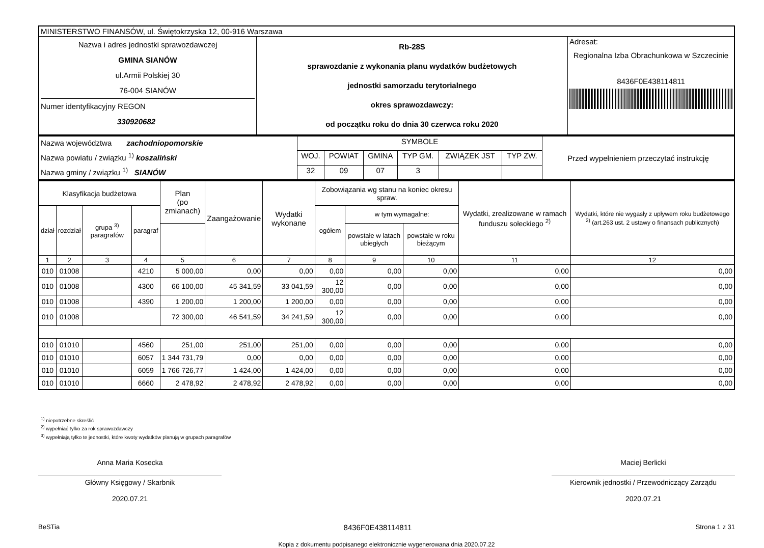| MINISTERSTWO FINANSÓW, ul. Świętokrzyska 12, 00-916 Warszawa | | |
| Nazwa i adres jednostki sprawozdawczej GMINA SIANÓW ul.Armii Polskiej 30 76-004 SIANÓW Numer identyfikacyjny REGON 330920682 | Rb-28S sprawozdanie z wykonania planu wydatków budżetowych jednostki samorzadu terytorialnego okres sprawozdawczy: od początku roku do dnia 30 czerwca roku 2020 | Adresat: Regionalna Izba Obrachunkowa w Szczecinie 8436F0E438114811 |
| Nazwa województwa zachodniopomorskie Nazwa powiatu / związku <sup>1)</sup> koszaliński Nazwa gminy / związku <sup>1)</sup> SIANÓW | SYMBOLE | | | | | | Przed wypełnieniem przeczytać instrukcję |
| | WOJ. | POWIAT | GMINA | TYP GM. | ZWIĄZEK JST | TYP ZW. | |
| | 32 | 09 | 07 | 3 | | | |
| Klasyfikacja budżetowa | | | | Plan (po zmianach) | Zaangażowanie | Wydatki wykonane | Zobowiązania wg stanu na koniec okresu spraw. | | | Wydatki, zrealizowane w ramach funduszu sołeckiego <sup>2)</sup> | Wydatki, które nie wygasły z upływem roku budżetowego <sup>2)</sup> (art.263 ust. 2 ustawy o finansach publicznych) |
| --- | --- | --- | --- | --- | --- | --- | --- | --- | --- | --- | --- |
| dział | rozdział | grupa <sup>3)</sup> paragrafów | paragraf | | | | ogółem | w tym wymagalne: | | | |
| | | | | | | | | powstałe w latach ubiegłych | powstałe w roku bieżącym | | |
| 1 | 2 | 3 | 4 | 5 | 6 | 7 | 8 | 9 | 10 | 11 | 12 |
| 010 | 01008 | | 4210 | 5 000,00 | 0,00 | 0,00 | 0,00 | 0,00 | 0,00 | 0,00 | 0,00 |
| 010 | 01008 | | 4300 | 66 100,00 | 45 341,59 | 33 041,59 | 12 300,00 | 0,00 | 0,00 | 0,00 | 0,00 |
| 010 | 01008 | | 4390 | 1 200,00 | 1 200,00 | 1 200,00 | 0,00 | 0,00 | 0,00 | 0,00 | 0,00 |
| 010 | 01008 | | | 72 300,00 | 46 541,59 | 34 241,59 | 12 300,00 | 0,00 | 0,00 | 0,00 | 0,00 |
| 010 | 01010 | | 4560 | 251,00 | 251,00 | 251,00 | 0,00 | 0,00 | 0,00 | 0,00 | 0,00 |
| 010 | 01010 | | 6057 | 1 344 731,79 | 0,00 | 0,00 | 0,00 | 0,00 | 0,00 | 0,00 | 0,00 |
| 010 | 01010 | | 6059 | 1 766 726,77 | 1 424,00 | 1 424,00 | 0,00 | 0,00 | 0,00 | 0,00 | 0,00 |
| 010 | 01010 | | 6660 | 2 478,92 | 2 478,92 | 2 478,92 | 0,00 | 0,00 | 0,00 | 0,00 | 0,00 |
<sup>1)</sup> niepotrzebne skreślić
<sup>2)</sup> wypełniać tylko za rok sprawozdawczy
<sup>3)</sup> wypełniają tylko te jednostki, które kwoty wydatków planują w grupach paragrafów
Anna Maria Kosecka
Główny Księgowy / Skarbnik
2020.07.21
Maciej Berlicki
Kierownik jednostki / Przewodniczący Zarządu
2020.07.21
BeSTia 8436F0E438114811 Strona 1 z 31
Kopia z dokumentu podpisanego elektronicznie wygenerowana dnia 2020.07.22